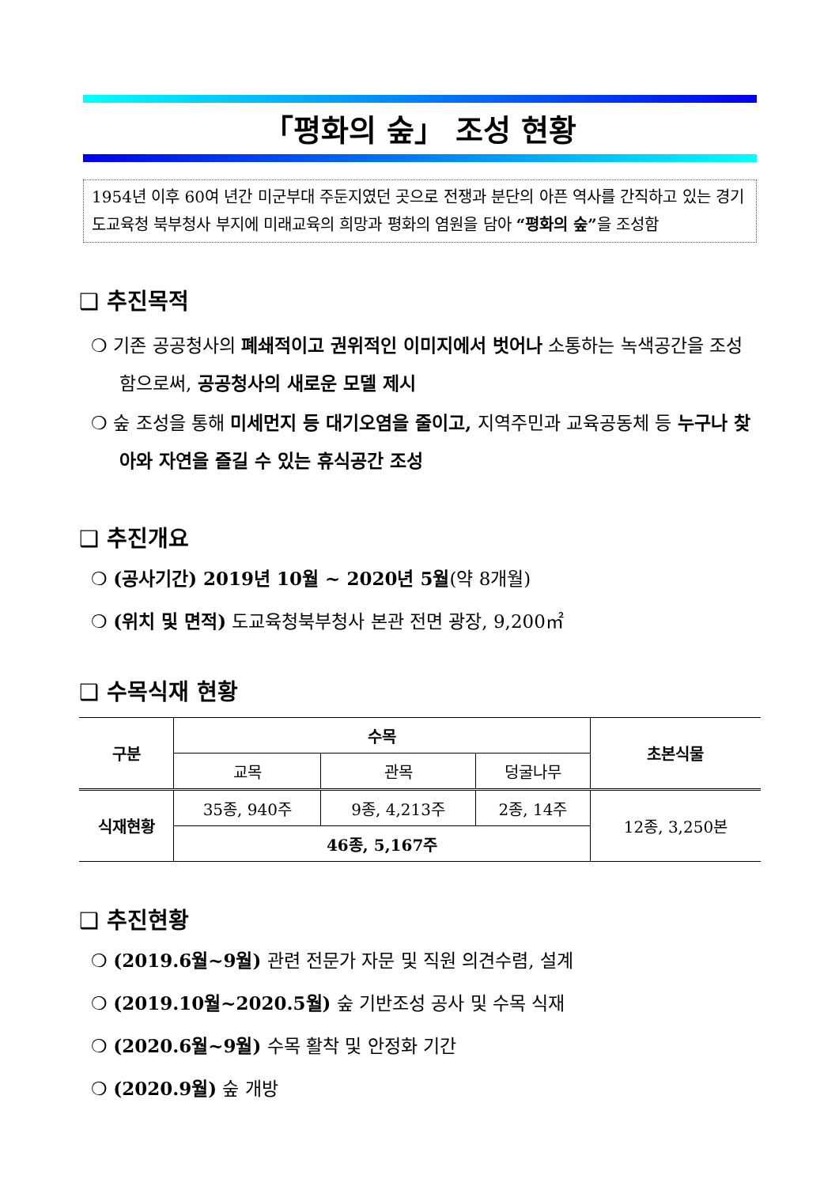「평화의 숲」 조성 현황
1954년 이후 60여 년간 미군부대 주둔지였던 곳으로 전쟁과 분단의 아픈 역사를 간직하고 있는 경기도교육청 북부청사 부지에 미래교육의 희망과 평화의 염원을 담아 “평화의 숲”을 조성함
❑ 추진목적
❍ 기존 공공청사의 폐쇄적이고 권위적인 이미지에서 벗어나 소통하는 녹색공간을 조성함으로써, 공공청사의 새로운 모델 제시
❍ 숲 조성을 통해 미세먼지 등 대기오염을 줄이고, 지역주민과 교육공동체 등 누구나 찾아와 자연을 즐길 수 있는 휴식공간 조성
❑ 추진개요
❍ (공사기간) 2019년 10월 ~ 2020년 5월(약 8개월)
❍ (위치 및 면적) 도교육청북부청사 본관 전면 광장, 9,200㎡
❑ 수목식재 현황
| 구분 | 수목 | | | 초본식물 |
| --- | --- | --- | --- | --- |
| | 교목 | 관목 | 덩굴나무 | |
| 식재현황 | 35종, 940주 | 9종, 4,213주 | 2종, 14주 | 12종, 3,250본 |
| | 46종, 5,167주 | | | |
❑ 추진현황
❍ (2019.6월~9월) 관련 전문가 자문 및 직원 의견수렴, 설계
❍ (2019.10월~2020.5월) 숲 기반조성 공사 및 수목 식재
❍ (2020.6월~9월) 수목 활착 및 안정화 기간
❍ (2020.9월) 숲 개방